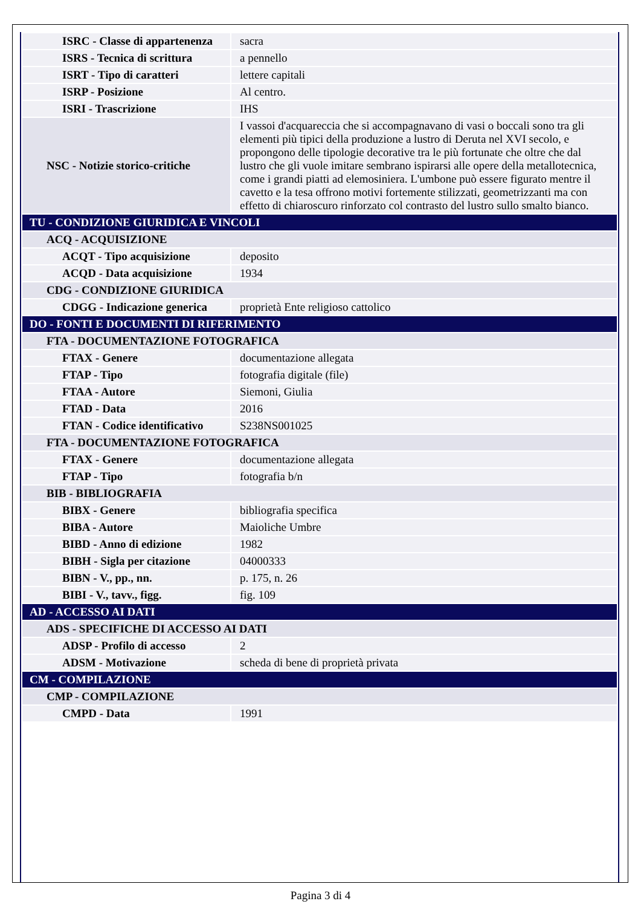| ISRC - Classe di appartenenza | sacra |
| ISRS - Tecnica di scrittura | a pennello |
| ISRT - Tipo di caratteri | lettere capitali |
| ISRP - Posizione | Al centro. |
| ISRI - Trascrizione | IHS |
| NSC - Notizie storico-critiche | I vassoi d'acquareccia che si accompagnavano di vasi o boccali sono tra gli elementi più tipici della produzione a lustro di Deruta nel XVI secolo, e propongono delle tipologie decorative tra le più fortunate che oltre che dal lustro che gli vuole imitare sembrano ispirarsi alle opere della metallotecnica, come i grandi piatti ad elemosiniera. L'umbone può essere figurato mentre il cavetto e la tesa offrono motivi fortemente stilizzati, geometrizzanti ma con effetto di chiaroscuro rinforzato col contrasto del lustro sullo smalto bianco. |
| TU - CONDIZIONE GIURIDICA E VINCOLI | |
| ACQ - ACQUISIZIONE | |
| ACQT - Tipo acquisizione | deposito |
| ACQD - Data acquisizione | 1934 |
| CDG - CONDIZIONE GIURIDICA | |
| CDGG - Indicazione generica | proprietà Ente religioso cattolico |
| DO - FONTI E DOCUMENTI DI RIFERIMENTO | |
| FTA - DOCUMENTAZIONE FOTOGRAFICA | |
| FTAX - Genere | documentazione allegata |
| FTAP - Tipo | fotografia digitale (file) |
| FTAA - Autore | Siemoni, Giulia |
| FTAD - Data | 2016 |
| FTAN - Codice identificativo | S238NS001025 |
| FTA - DOCUMENTAZIONE FOTOGRAFICA | |
| FTAX - Genere | documentazione allegata |
| FTAP - Tipo | fotografia b/n |
| BIB - BIBLIOGRAFIA | |
| BIBX - Genere | bibliografia specifica |
| BIBA - Autore | Maioliche Umbre |
| BIBD - Anno di edizione | 1982 |
| BIBH - Sigla per citazione | 04000333 |
| BIBN - V., pp., nn. | p. 175, n. 26 |
| BIBI - V., tavv., figg. | fig. 109 |
| AD - ACCESSO AI DATI | |
| ADS - SPECIFICHE DI ACCESSO AI DATI | |
| ADSP - Profilo di accesso | 2 |
| ADSM - Motivazione | scheda di bene di proprietà privata |
| CM - COMPILAZIONE | |
| CMP - COMPILAZIONE | |
| CMPD - Data | 1991 |
Pagina 3 di 4